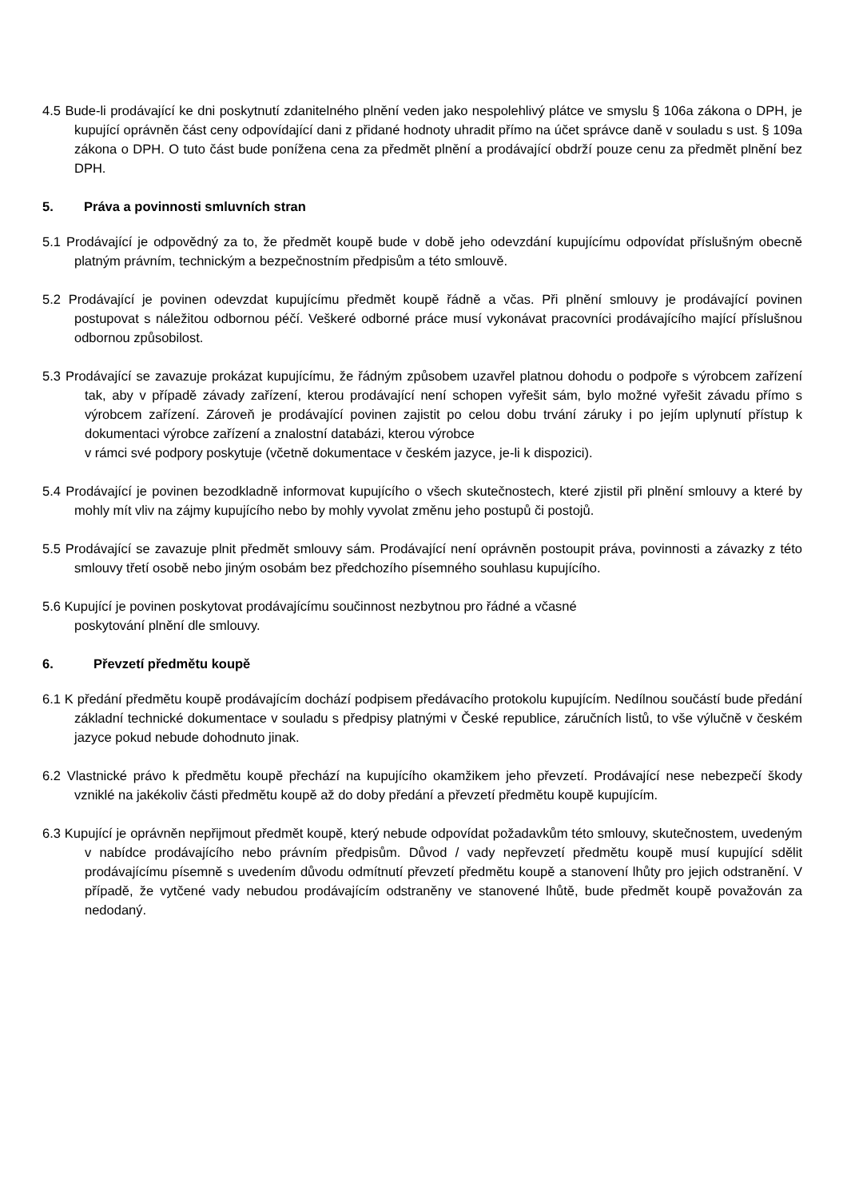4.5 Bude-li prodávající ke dni poskytnutí zdanitelného plnění veden jako nespolehlivý plátce ve smyslu § 106a zákona o DPH, je kupující oprávněn část ceny odpovídající dani z přidané hodnoty uhradit přímo na účet správce daně v souladu s ust. § 109a zákona o DPH. O tuto část bude ponížena cena za předmět plnění a prodávající obdrží pouze cenu za předmět plnění bez DPH.
5. Práva a povinnosti smluvních stran
5.1 Prodávající je odpovědný za to, že předmět koupě bude v době jeho odevzdání kupujícímu odpovídat příslušným obecně platným právním, technickým a bezpečnostním předpisům a této smlouvě.
5.2 Prodávající je povinen odevzdat kupujícímu předmět koupě řádně a včas. Při plnění smlouvy je prodávající povinen postupovat s náležitou odbornou péčí. Veškeré odborné práce musí vykonávat pracovníci prodávajícího mající příslušnou odbornou způsobilost.
5.3 Prodávající se zavazuje prokázat kupujícímu, že řádným způsobem uzavřel platnou dohodu o podpoře s výrobcem zařízení tak, aby v případě závady zařízení, kterou prodávající není schopen vyřešit sám, bylo možné vyřešit závadu přímo s výrobcem zařízení. Zároveň je prodávající povinen zajistit po celou dobu trvání záruky i po jejím uplynutí přístup k dokumentaci výrobce zařízení a znalostní databázi, kterou výrobce
v rámci své podpory poskytuje (včetně dokumentace v českém jazyce, je-li k dispozici).
5.4 Prodávající je povinen bezodkladně informovat kupujícího o všech skutečnostech, které zjistil při plnění smlouvy a které by mohly mít vliv na zájmy kupujícího nebo by mohly vyvolat změnu jeho postupů či postojů.
5.5 Prodávající se zavazuje plnit předmět smlouvy sám. Prodávající není oprávněn postoupit práva, povinnosti a závazky z této smlouvy třetí osobě nebo jiným osobám bez předchozího písemného souhlasu kupujícího.
5.6 Kupující je povinen poskytovat prodávajícímu součinnost nezbytnou pro řádné a včasné
poskytování plnění dle smlouvy.
6. Převzetí předmětu koupě
6.1 K předání předmětu koupě prodávajícím dochází podpisem předávacího protokolu kupujícím. Nedílnou součástí bude předání základní technické dokumentace v souladu s předpisy platnými v České republice, záručních listů, to vše výlučně v českém jazyce pokud nebude dohodnuto jinak.
6.2 Vlastnické právo k předmětu koupě přechází na kupujícího okamžikem jeho převzetí. Prodávající nese nebezpečí škody vzniklé na jakékoliv části předmětu koupě až do doby předání a převzetí předmětu koupě kupujícím.
6.3 Kupující je oprávněn nepřijmout předmět koupě, který nebude odpovídat požadavkům této smlouvy, skutečnostem, uvedeným v nabídce prodávajícího nebo právním předpisům. Důvod / vady nepřevzetí předmětu koupě musí kupující sdělit prodávajícímu písemně s uvedením důvodu odmítnutí převzetí předmětu koupě a stanovení lhůty pro jejich odstranění. V případě, že vytčené vady nebudou prodávajícím odstraněny ve stanovené lhůtě, bude předmět koupě považován za nedodaný.